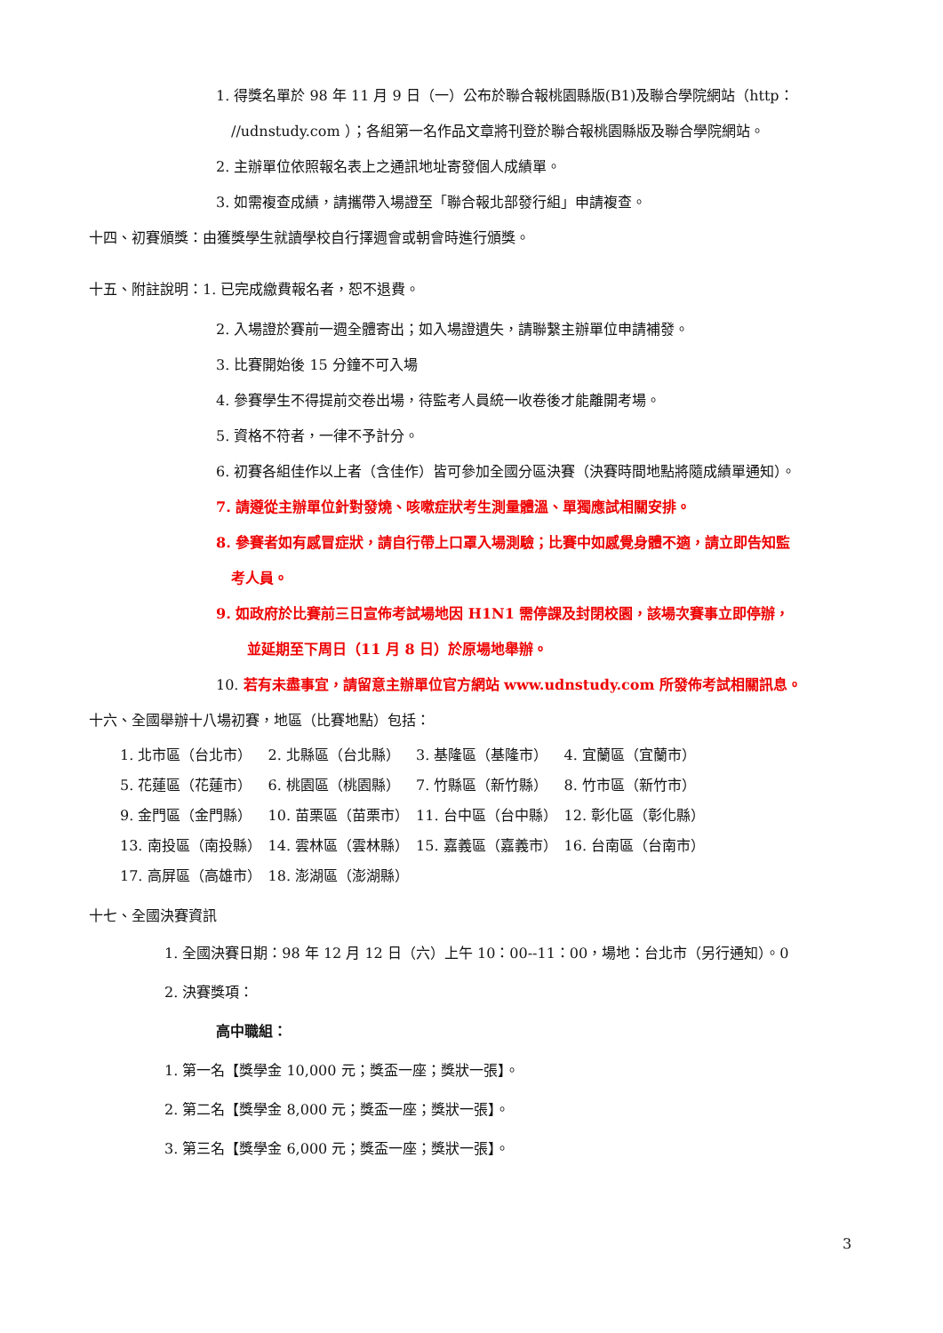1. 得獎名單於 98 年 11 月 9 日（一）公布於聯合報桃園縣版(B1)及聯合學院網站（http：
//udnstudy.com ）；各組第一名作品文章將刊登於聯合報桃園縣版及聯合學院網站。
2. 主辦單位依照報名表上之通訊地址寄發個人成績單。
3. 如需複查成績，請攜帶入場證至「聯合報北部發行組」申請複查。
十四、初賽頒獎：由獲獎學生就讀學校自行擇週會或朝會時進行頒獎。
十五、附註說明：1. 已完成繳費報名者，恕不退費。
2. 入場證於賽前一週全體寄出；如入場證遺失，請聯繫主辦單位申請補發。
3. 比賽開始後 15 分鐘不可入場
4. 參賽學生不得提前交卷出場，待監考人員統一收卷後才能離開考場。
5. 資格不符者，一律不予計分。
6. 初賽各組佳作以上者（含佳作）皆可參加全國分區決賽（決賽時間地點將隨成績單通知）。
7. 請遵從主辦單位針對發燒、咳嗽症狀考生測量體溫、單獨應試相關安排。
8. 參賽者如有感冒症狀，請自行帶上口罩入場測驗；比賽中如感覺身體不適，請立即告知監
考人員。
9. 如政府於比賽前三日宣佈考試場地因 H1N1 需停課及封閉校園，該場次賽事立即停辦，
並延期至下周日（11 月 8 日）於原場地舉辦。
10. 若有未盡事宜，請留意主辦單位官方網站 www.udnstudy.com 所發佈考試相關訊息。
十六、全國舉辦十八場初賽，地區（比賽地點）包括：
| 1. 北市區（台北市） | 2. 北縣區（台北縣） | 3. 基隆區（基隆市） | 4. 宜蘭區（宜蘭市） |
| 5. 花蓮區（花蓮市） | 6. 桃園區（桃園縣） | 7. 竹縣區（新竹縣） | 8. 竹市區（新竹市） |
| 9. 金門區（金門縣） | 10. 苗栗區（苗栗市） | 11. 台中區（台中縣） | 12. 彰化區（彰化縣） |
| 13. 南投區（南投縣） | 14. 雲林區（雲林縣） | 15. 嘉義區（嘉義市） | 16. 台南區（台南市） |
| 17. 高屏區（高雄市） | 18. 澎湖區（澎湖縣） | | |
十七、全國決賽資訊
1. 全國決賽日期：98 年 12 月 12 日（六）上午 10：00--11：00，場地：台北市（另行通知）。0
2. 決賽獎項：
高中職組：
1. 第一名【獎學金 10,000 元；獎盃一座；獎狀一張】。
2. 第二名【獎學金 8,000 元；獎盃一座；獎狀一張】。
3. 第三名【獎學金 6,000 元；獎盃一座；獎狀一張】。
3